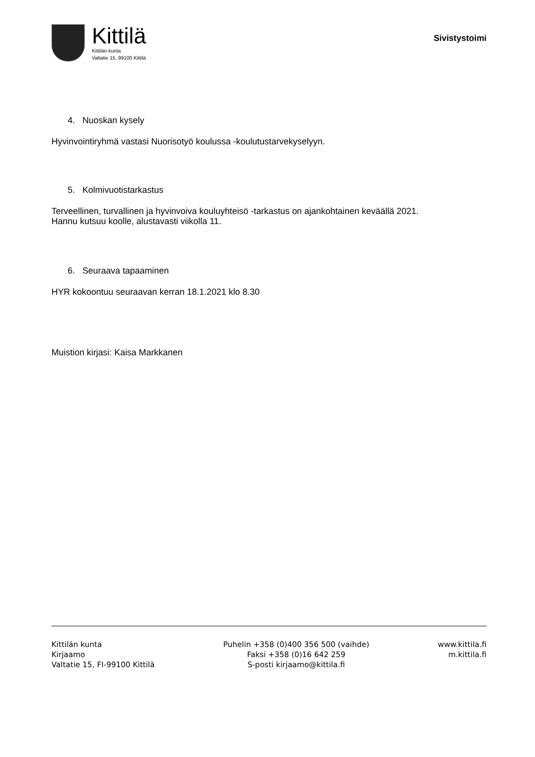Kittilä
Kittilän kunta
Valtatie 15, 99100 Kittilä
Sivistystoimi
4. Nuoskan kysely
Hyvinvointiryhmä vastasi Nuorisotyö koulussa -koulutustarvekyselyyn.
5. Kolmivuotistarkastus
Terveellinen, turvallinen ja hyvinvoiva kouluyhteisö -tarkastus on ajankohtainen keväällä 2021.
Hannu kutsuu koolle, alustavasti viikolla 11.
6. Seuraava tapaaminen
HYR kokoontuu seuraavan kerran 18.1.2021 klo 8.30
Muistion kirjasi: Kaisa Markkanen
Kittilän kunta
Kirjaamo
Valtatie 15, FI-99100 Kittilä
Puhelin +358 (0)400 356 500 (vaihde)
Faksi +358 (0)16 642 259
S-posti kirjaamo@kittila.fi
www.kittila.fi
m.kittila.fi